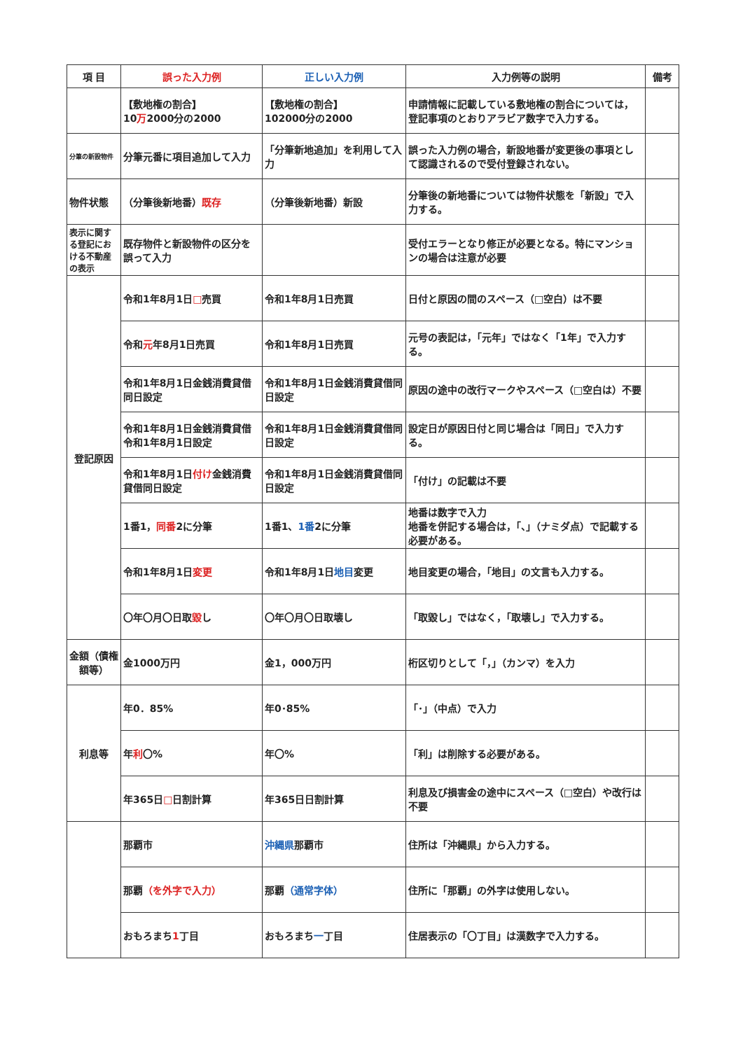| 項 目 | 誤った入力例 | 正しい入力例 | 入力例等の説明 | 備考 |
| --- | --- | --- | --- | --- |
| | 【敷地権の割合】 10 万 2000分の2000 | 【敷地権の割合】 102000分の2000 | 申請情報に記載している敷地権の割合については，登記事項のとおりアラビア数字で入力する。 | |
| 分筆の新設物件 | 分筆元番に項目追加して入力 | 「分筆新地追加」を利用して入力 | 誤った入力例の場合，新設地番が変更後の事項として認識されるので受付登録されない。 | |
| 物件状態 | （分筆後新地番） 既存 | （分筆後新地番）新設 | 分筆後の新地番については物件状態を「新設」で入力する。 | |
| 表示に関する登記における不動産の表示 | 既存物件と新設物件の区分を誤って入力 | | 受付エラーとなり修正が必要となる。特にマンションの場合は注意が必要 | |
| 登記原因 | 令和1年8月1日 □ 売買 | 令和1年8月1日売買 | 日付と原因の間のスペース（□空白）は不要 | |
| | 令和 元 年8月1日売買 | 令和1年8月1日売買 | 元号の表記は，「元年」ではなく「1年」で入力する。 | |
| | 令和1年8月1日金銭消費貸借 同日設定 | 令和1年8月1日金銭消費貸借同日設定 | 原因の途中の改行マークやスペース（□空白は）不要 | |
| | 令和1年8月1日金銭消費貸借令和1年8月1日設定 | 令和1年8月1日金銭消費貸借同日設定 | 設定日が原因日付と同じ場合は「同日」で入力する。 | |
| | 令和1年8月1日 付け 金銭消費貸借同日設定 | 令和1年8月1日金銭消費貸借同日設定 | 「付け」の記載は不要 | |
| | 1番1， 同番 2に分筆 | 1番1、 1番 2に分筆 | 地番は数字で入力 地番を併記する場合は，「、」（ナミダ点）で記載する必要がある。 | |
| | 令和1年8月1日 変更 | 令和1年8月1日 地目 変更 | 地目変更の場合，「地目」の文言も入力する。 | |
| | 〇年〇月〇日取 毀 し | 〇年〇月〇日取壊し | 「取毀し」ではなく，「取壊し」で入力する。 | |
| 金額（債権額等） | 金1000万円 | 金1，000万円 | 桁区切りとして「，」（カンマ）を入力 | |
| 利息等 | 年0．85% | 年0･85% | 「･」（中点）で入力 | |
| | 年 利 〇% | 年〇% | 「利」は削除する必要がある。 | |
| | 年365日 □ 日割計算 | 年365日日割計算 | 利息及び損害金の途中にスペース（□空白）や改行は不要 | |
| | 那覇市 | 沖縄県 那覇市 | 住所は「沖縄県」から入力する。 | |
| | 那覇 （を外字で入力） | 那覇 （通常字体） | 住所に「那覇」の外字は使用しない。 | |
| | おもろまち 1 丁目 | おもろまち 一 丁目 | 住居表示の「〇丁目」は漢数字で入力する。 | |